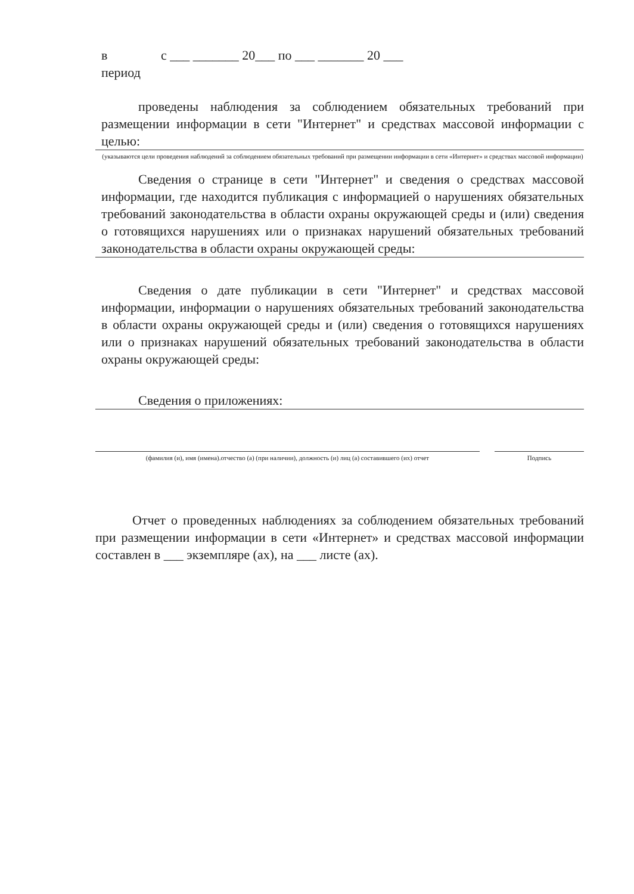в
период
с ___ _______ 20___ по ___ _______ 20 ___
проведены наблюдения за соблюдением обязательных требований при размещении информации в сети "Интернет" и средствах массовой информации с целью:
(указываются цели проведения наблюдений за соблюдением обязательных требований при размещении информации в сети «Интернет» и средствах массовой информации)
Сведения о странице в сети "Интернет" и сведения о средствах массовой информации, где находится публикация с информацией о нарушениях обязательных требований законодательства в области охраны окружающей среды и (или) сведения о готовящихся нарушениях или о признаках нарушений обязательных требований законодательства в области охраны окружающей среды:
Сведения о дате публикации в сети "Интернет" и средствах массовой информации, информации о нарушениях обязательных требований законодательства в области охраны окружающей среды и (или) сведения о готовящихся нарушениях или о признаках нарушений обязательных требований законодательства в области охраны окружающей среды:
Сведения о приложениях:
(фамилия (и), имя (имена).отчество (а) (при наличии), должность (и) лиц (а) составившего (их) отчет
Подпись
Отчет о проведенных наблюдениях за соблюдением обязательных требований при размещении информации в сети «Интернет» и средствах массовой информации составлен в ___ экземпляре (ах), на ___ листе (ах).